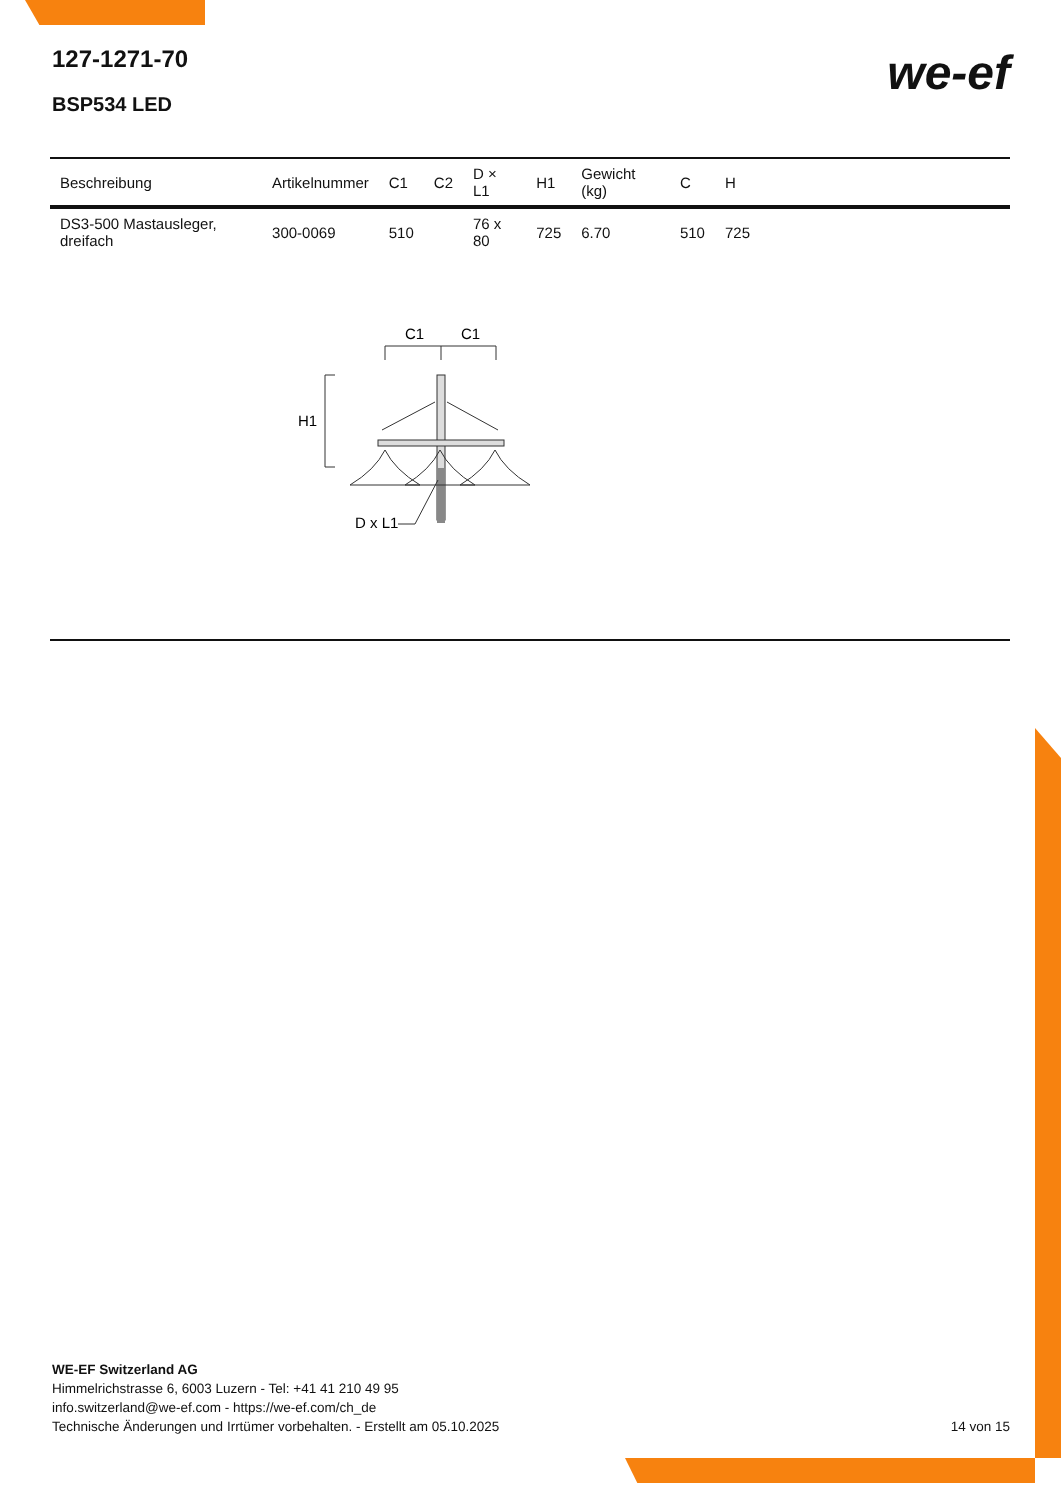127-1271-70
BSP534 LED
we-ef
| Beschreibung | Artikelnummer | C1 | C2 | D × L1 | H1 | Gewicht (kg) | C | H | |
| --- | --- | --- | --- | --- | --- | --- | --- | --- | --- |
| DS3-500 Mastausleger, dreifach | 300-0069 | 510 | | 76 x 80 | 725 | 6.70 | 510 | 725 | |
C1
C1
H1
D x L1
WE-EF Switzerland AG
Himmelrichstrasse 6, 6003 Luzern - Tel: +41 41 210 49 95
info.switzerland@we-ef.com - https://we-ef.com/ch_de
Technische Änderungen und Irrtümer vorbehalten. - Erstellt am 05.10.2025
14 von 15